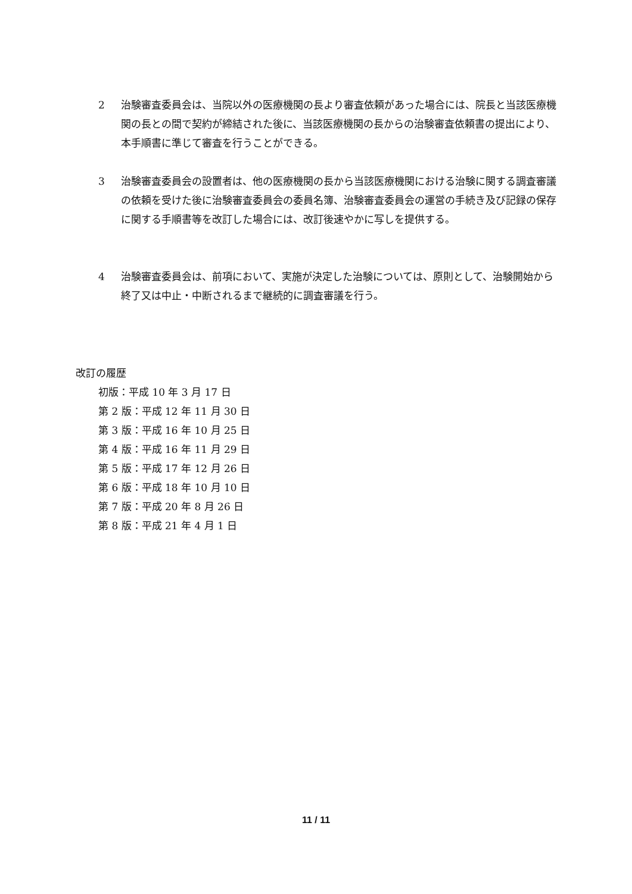2 治験審査委員会は、当院以外の医療機関の長より審査依頼があった場合には、院長と当該医療機関の長との間で契約が締結された後に、当該医療機関の長からの治験審査依頼書の提出により、本手順書に準じて審査を行うことができる。
3 治験審査委員会の設置者は、他の医療機関の長から当該医療機関における治験に関する調査審議の依頼を受けた後に治験審査委員会の委員名簿、治験審査委員会の運営の手続き及び記録の保存に関する手順書等を改訂した場合には、改訂後速やかに写しを提供する。
4 治験審査委員会は、前項において、実施が決定した治験については、原則として、治験開始から終了又は中止・中断されるまで継続的に調査審議を行う。
改訂の履歴
初版：平成 10 年 3 月 17 日
第 2 版：平成 12 年 11 月 30 日
第 3 版：平成 16 年 10 月 25 日
第 4 版：平成 16 年 11 月 29 日
第 5 版：平成 17 年 12 月 26 日
第 6 版：平成 18 年 10 月 10 日
第 7 版：平成 20 年 8 月 26 日
第 8 版：平成 21 年 4 月 1 日
11 / 11